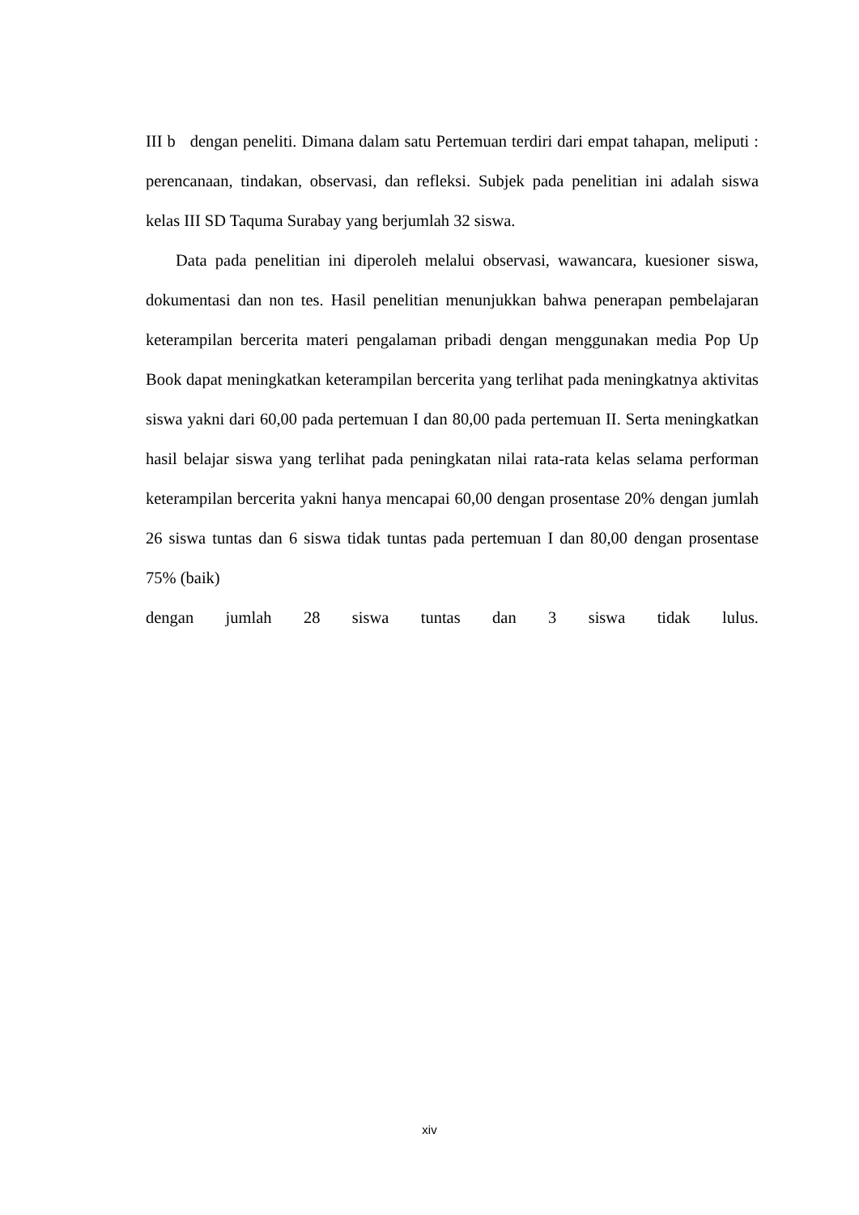III b dengan peneliti. Dimana dalam satu Pertemuan terdiri dari empat tahapan, meliputi : perencanaan, tindakan, observasi, dan refleksi. Subjek pada penelitian ini adalah siswa kelas III SD Taquma Surabay yang berjumlah 32 siswa.
Data pada penelitian ini diperoleh melalui observasi, wawancara, kuesioner siswa, dokumentasi dan non tes. Hasil penelitian menunjukkan bahwa penerapan pembelajaran keterampilan bercerita materi pengalaman pribadi dengan menggunakan media Pop Up Book dapat meningkatkan keterampilan bercerita yang terlihat pada meningkatnya aktivitas siswa yakni dari 60,00 pada pertemuan I dan 80,00 pada pertemuan II. Serta meningkatkan hasil belajar siswa yang terlihat pada peningkatan nilai rata-rata kelas selama performan keterampilan bercerita yakni hanya mencapai 60,00 dengan prosentase 20% dengan jumlah 26 siswa tuntas dan 6 siswa tidak tuntas pada pertemuan I dan 80,00 dengan prosentase 75% (baik)
dengan jumlah 28 siswa tuntas dan 3 siswa tidak lulus.
xiv